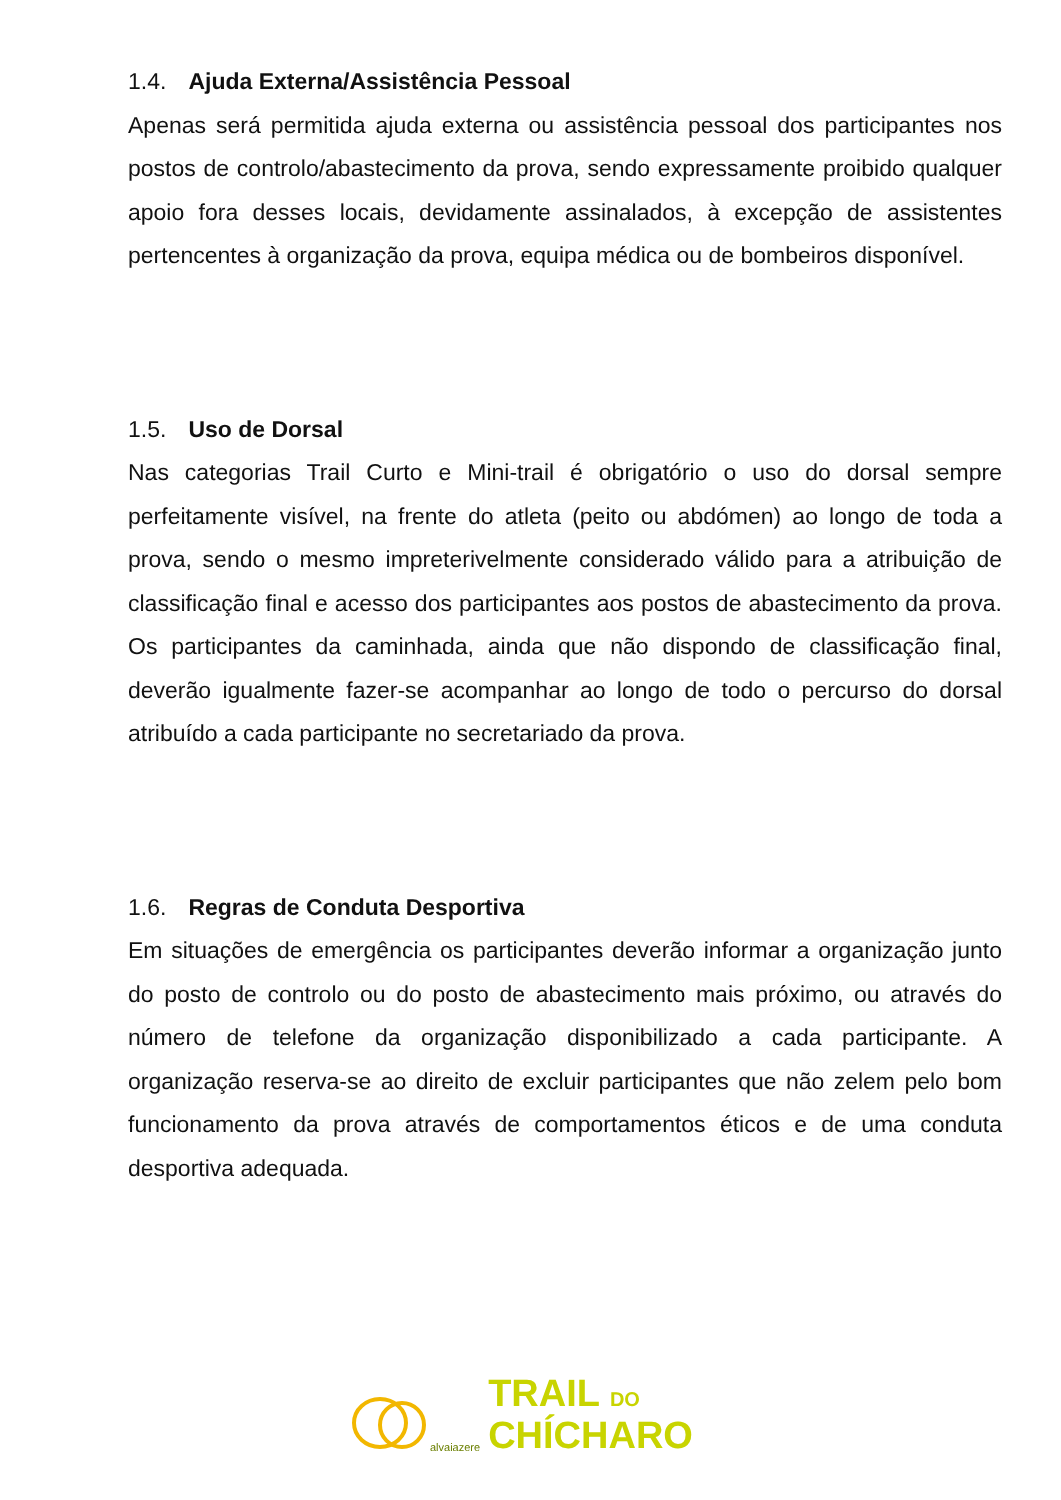1.4. Ajuda Externa/Assistência Pessoal
Apenas será permitida ajuda externa ou assistência pessoal dos participantes nos postos de controlo/abastecimento da prova, sendo expressamente proibido qualquer apoio fora desses locais, devidamente assinalados, à excepção de assistentes pertencentes à organização da prova, equipa médica ou de bombeiros disponível.
1.5. Uso de Dorsal
Nas categorias Trail Curto e Mini-trail é obrigatório o uso do dorsal sempre perfeitamente visível, na frente do atleta (peito ou abdómen) ao longo de toda a prova, sendo o mesmo impreterivelmente considerado válido para a atribuição de classificação final e acesso dos participantes aos postos de abastecimento da prova. Os participantes da caminhada, ainda que não dispondo de classificação final, deverão igualmente fazer-se acompanhar ao longo de todo o percurso do dorsal atribuído a cada participante no secretariado da prova.
1.6. Regras de Conduta Desportiva
Em situações de emergência os participantes deverão informar a organização junto do posto de controlo ou do posto de abastecimento mais próximo, ou através do número de telefone da organização disponibilizado a cada participante. A organização reserva-se ao direito de excluir participantes que não zelem pelo bom funcionamento da prova através de comportamentos éticos e de uma conduta desportiva adequada.
alvaiazere
TRAIL DO
CHÍCHARO